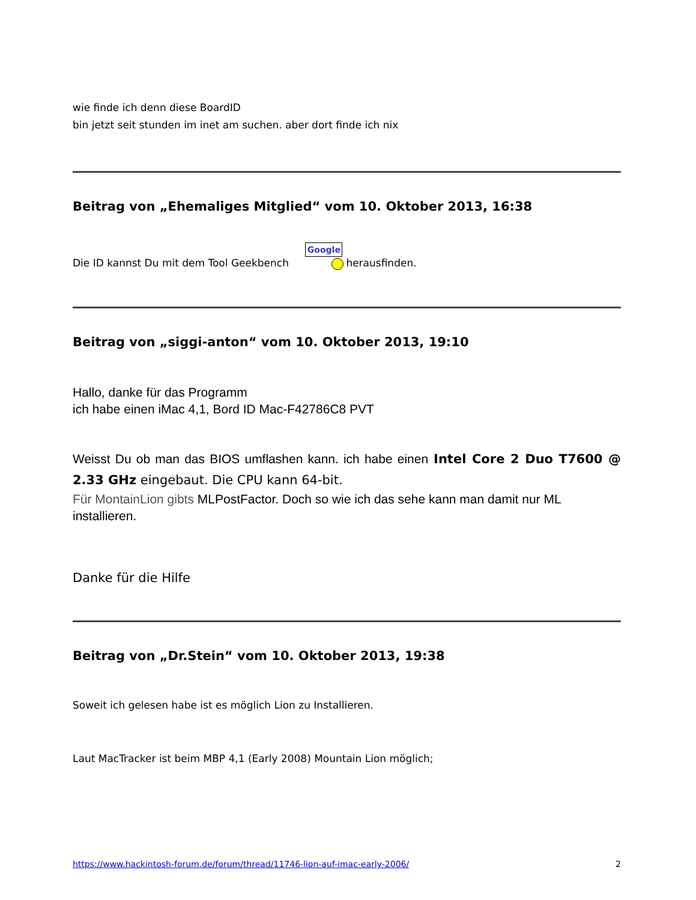wie finde ich denn diese BoardID
bin jetzt seit stunden im inet am suchen. aber dort finde ich nix
Beitrag von „Ehemaliges Mitglied“ vom 10. Oktober 2013, 16:38
Die ID kannst Du mit dem Tool Geekbench Google herausfinden.
Beitrag von „siggi-anton“ vom 10. Oktober 2013, 19:10
Hallo, danke für das Programm
ich habe einen iMac 4,1, Bord ID Mac-F42786C8 PVT
Weisst Du ob man das BIOS umflashen kann. ich habe einen Intel Core 2 Duo T7600 @ 2.33 GHz eingebaut. Die CPU kann 64-bit.
Für MontainLion gibts MLPostFactor. Doch so wie ich das sehe kann man damit nur ML installieren.
Danke für die Hilfe
Beitrag von „Dr.Stein“ vom 10. Oktober 2013, 19:38
Soweit ich gelesen habe ist es möglich Lion zu Installieren.
Laut MacTracker ist beim MBP 4,1 (Early 2008) Mountain Lion möglich;
https://www.hackintosh-forum.de/forum/thread/11746-lion-auf-imac-early-2006/ 2